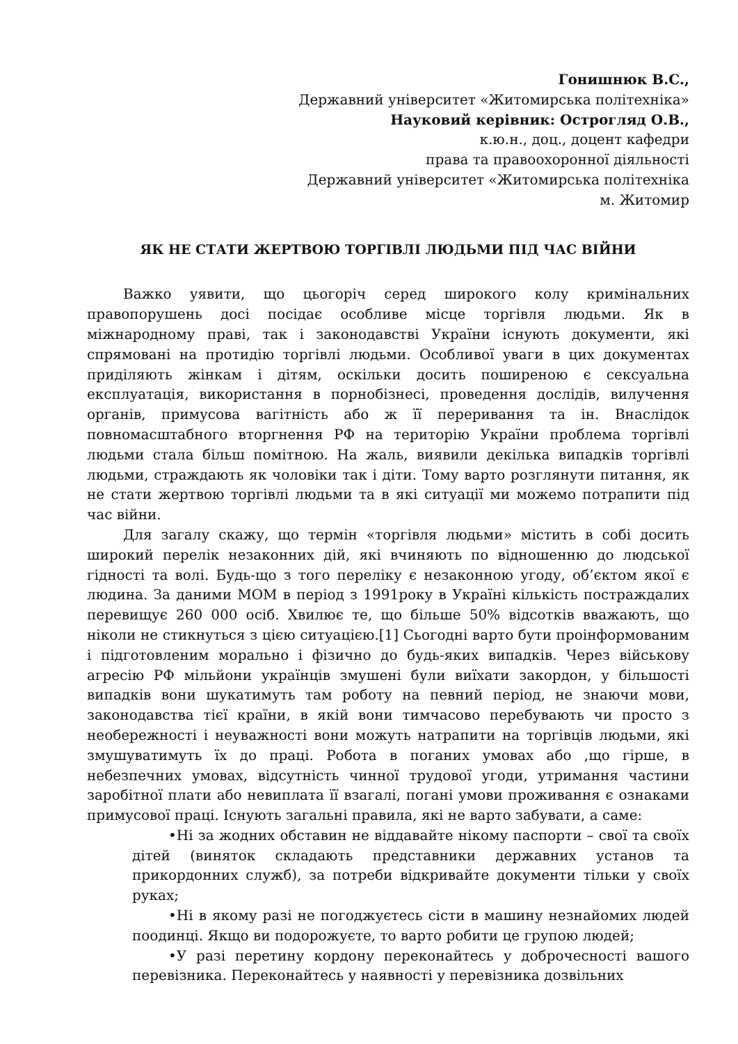Гонишнюк В.С.,
Державний університет «Житомирська політехніка»
Науковий керівник: Острогляд О.В.,
к.ю.н., доц., доцент кафедри
права та правоохоронної діяльності
Державний університет «Житомирська політехніка
м. Житомир
ЯК НЕ СТАТИ ЖЕРТВОЮ ТОРГІВЛІ ЛЮДЬМИ ПІД ЧАС ВІЙНИ
Важко уявити, що цьогоріч серед широкого колу кримінальних правопорушень досі посідає особливе місце торгівля людьми. Як в міжнародному праві, так і законодавстві України існують документи, які спрямовані на протидію торгівлі людьми. Особливої уваги в цих документах приділяють жінкам і дітям, оскільки досить поширеною є сексуальна експлуатація, використання в порнобізнесі, проведення дослідів, вилучення органів, примусова вагітність або ж її переривання та ін. Внаслідок повномасштабного вторгнення РФ на територію України проблема торгівлі людьми стала більш помітною. На жаль, виявили декілька випадків торгівлі людьми, страждають як чоловіки так і діти. Тому варто розглянути питання, як не стати жертвою торгівлі людьми та в які ситуації ми можемо потрапити під час війни.
Для загалу скажу, що термін «торгівля людьми» містить в собі досить широкий перелік незаконних дій, які вчиняють по відношенню до людської гідності та волі. Будь-що з того переліку є незаконною угоду, об’єктом якої є людина. За даними МОМ в період з 1991року в Україні кількість постраждалих перевищує 260 000 осіб. Хвилює те, що більше 50% відсотків вважають, що ніколи не стикнуться з цією ситуацією.[1] Сьогодні варто бути проінформованим і підготовленим морально і фізично до будь-яких випадків. Через військову агресію РФ мільйони українців змушені були виїхати закордон, у більшості випадків вони шукатимуть там роботу на певний період, не знаючи мови, законодавства тієї країни, в якій вони тимчасово перебувають чи просто з необережності і неуважності вони можуть натрапити на торгівців людьми, які змушуватимуть їх до праці. Робота в поганих умовах або ,що гірше, в небезпечних умовах, відсутність чинної трудової угоди, утримання частини заробітної плати або невиплата її взагалі, погані умови проживання є ознаками примусової праці. Існують загальні правила, які не варто забувати, а саме:
•Ні за жодних обставин не віддавайте нікому паспорти – свої та своїх дітей (виняток складають представники державних установ та прикордонних служб), за потреби відкривайте документи тільки у своїх руках;
•Ні в якому разі не погоджуєтесь сісти в машину незнайомих людей поодинці. Якщо ви подорожуєте, то варто робити це групою людей;
•У разі перетину кордону переконайтесь у доброчесності вашого перевізника. Переконайтесь у наявності у перевізника дозвільних